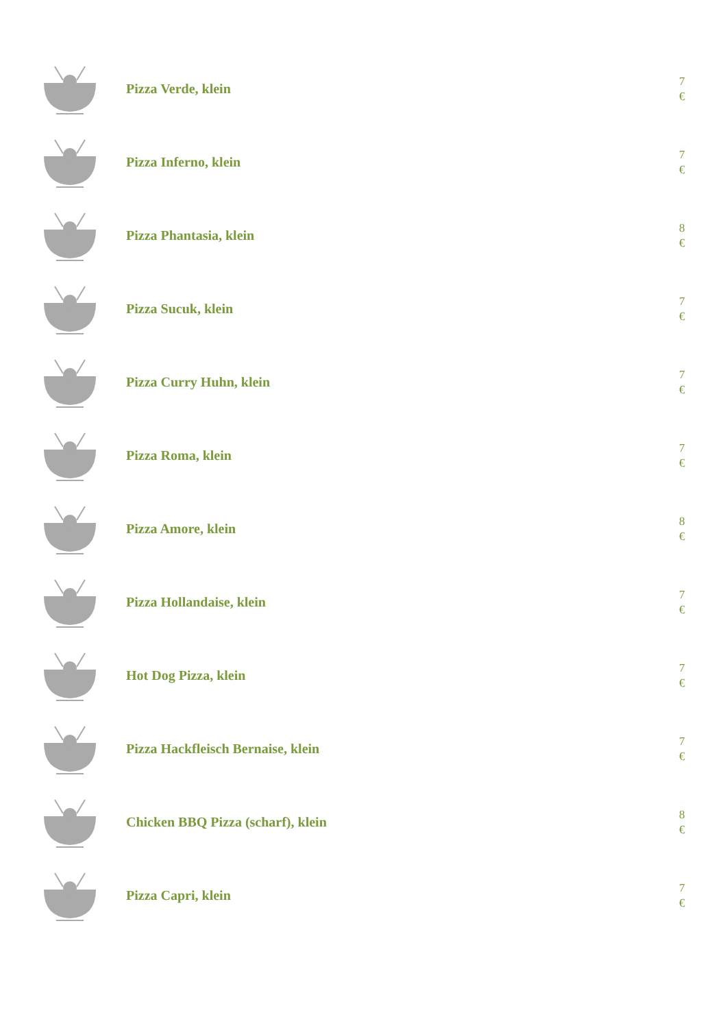Pizza Verde, klein
7
€
Pizza Inferno, klein
7
€
Pizza Phantasia, klein
8
€
Pizza Sucuk, klein
7
€
Pizza Curry Huhn, klein
7
€
Pizza Roma, klein
7
€
Pizza Amore, klein
8
€
Pizza Hollandaise, klein
7
€
Hot Dog Pizza, klein
7
€
Pizza Hackfleisch Bernaise, klein
7
€
Chicken BBQ Pizza (scharf), klein
8
€
Pizza Capri, klein
7
€